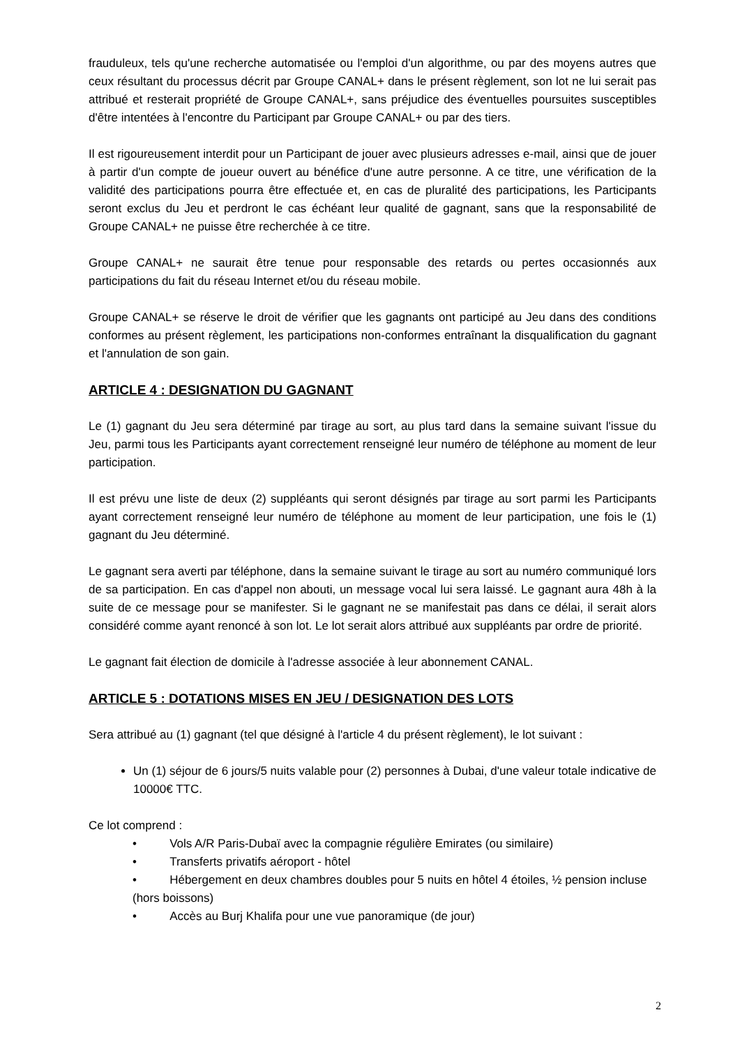frauduleux, tels qu'une recherche automatisée ou l'emploi d'un algorithme, ou par des moyens autres que ceux résultant du processus décrit par Groupe CANAL+ dans le présent règlement, son lot ne lui serait pas attribué et resterait propriété de Groupe CANAL+, sans préjudice des éventuelles poursuites susceptibles d'être intentées à l'encontre du Participant par Groupe CANAL+ ou par des tiers.
Il est rigoureusement interdit pour un Participant de jouer avec plusieurs adresses e-mail, ainsi que de jouer à partir d'un compte de joueur ouvert au bénéfice d'une autre personne. A ce titre, une vérification de la validité des participations pourra être effectuée et, en cas de pluralité des participations, les Participants seront exclus du Jeu et perdront le cas échéant leur qualité de gagnant, sans que la responsabilité de Groupe CANAL+ ne puisse être recherchée à ce titre.
Groupe CANAL+ ne saurait être tenue pour responsable des retards ou pertes occasionnés aux participations du fait du réseau Internet et/ou du réseau mobile.
Groupe CANAL+ se réserve le droit de vérifier que les gagnants ont participé au Jeu dans des conditions conformes au présent règlement, les participations non-conformes entraînant la disqualification du gagnant et l'annulation de son gain.
ARTICLE 4 : DESIGNATION DU GAGNANT
Le (1) gagnant du Jeu sera déterminé par tirage au sort, au plus tard dans la semaine suivant l'issue du Jeu, parmi tous les Participants ayant correctement renseigné leur numéro de téléphone au moment de leur participation.
Il est prévu une liste de deux (2) suppléants qui seront désignés par tirage au sort parmi les Participants ayant correctement renseigné leur numéro de téléphone au moment de leur participation, une fois le (1) gagnant du Jeu déterminé.
Le gagnant sera averti par téléphone, dans la semaine suivant le tirage au sort au numéro communiqué lors de sa participation. En cas d'appel non abouti, un message vocal lui sera laissé. Le gagnant aura 48h à la suite de ce message pour se manifester. Si le gagnant ne se manifestait pas dans ce délai, il serait alors considéré comme ayant renoncé à son lot. Le lot serait alors attribué aux suppléants par ordre de priorité.
Le gagnant fait élection de domicile à l'adresse associée à leur abonnement CANAL.
ARTICLE 5 : DOTATIONS MISES EN JEU / DESIGNATION DES LOTS
Sera attribué au (1) gagnant (tel que désigné à l'article 4 du présent règlement), le lot suivant :
Un (1) séjour de 6 jours/5 nuits valable pour (2) personnes à Dubai, d'une valeur totale indicative de 10000€ TTC.
Ce lot comprend :
• Vols A/R Paris-Dubaï avec la compagnie régulière Emirates (ou similaire)
• Transferts privatifs aéroport - hôtel
• Hébergement en deux chambres doubles pour 5 nuits en hôtel 4 étoiles, ½ pension incluse (hors boissons)
• Accès au Burj Khalifa pour une vue panoramique (de jour)
2